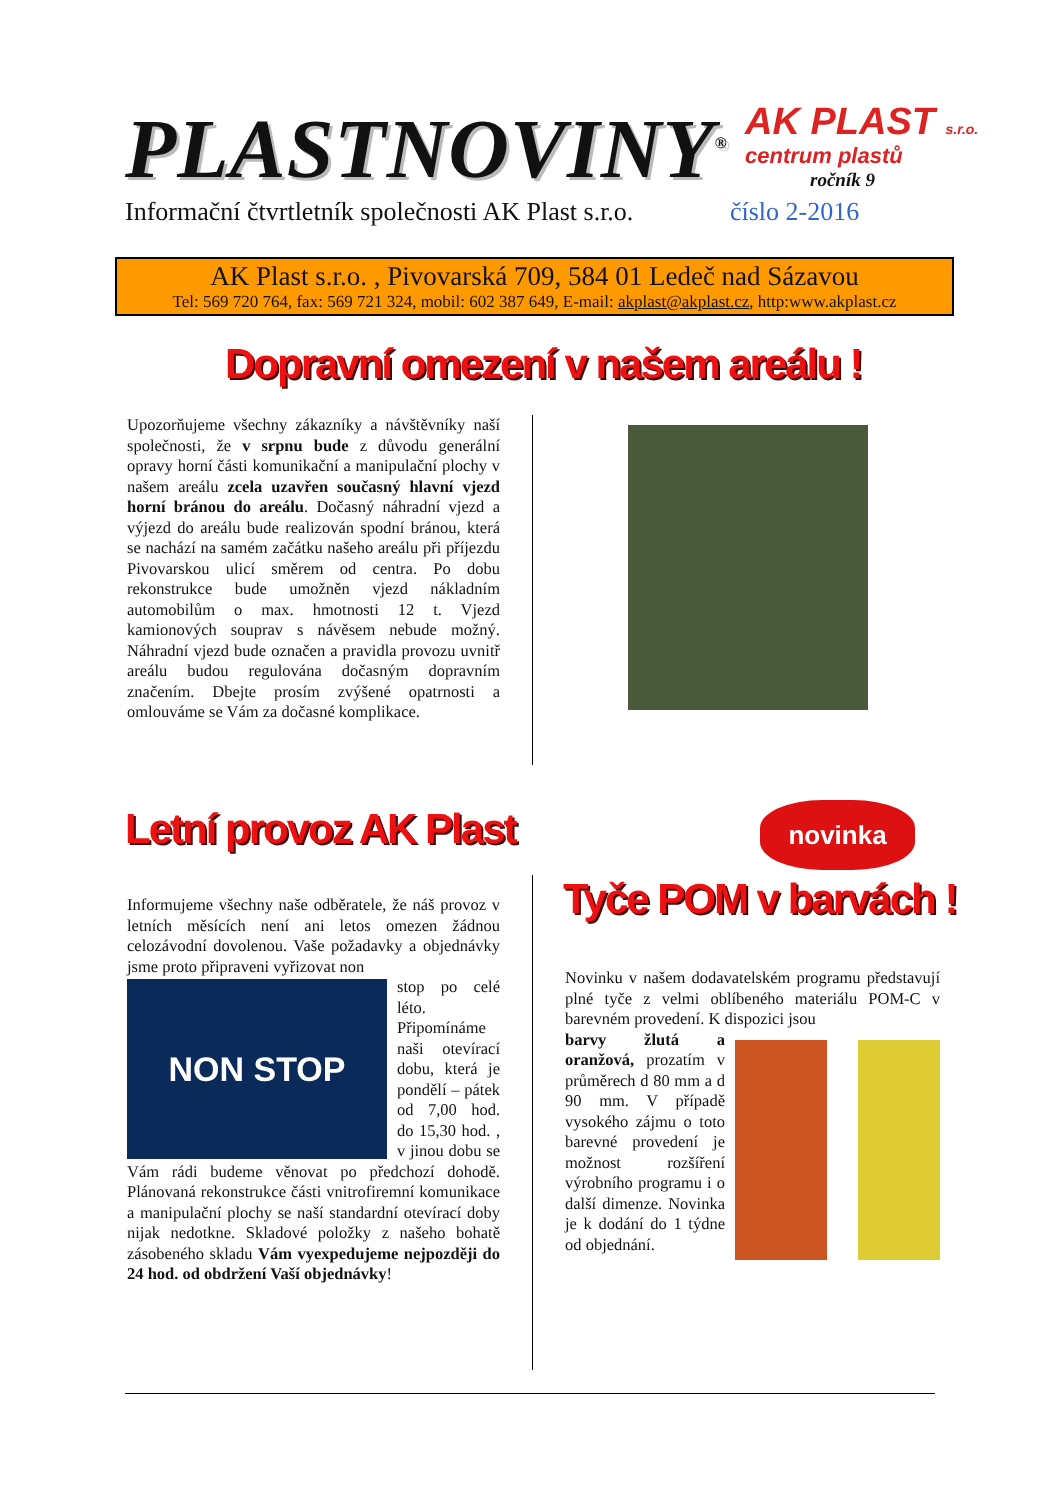PLASTNOVINY<sup>®</sup>
AK PLAST s.r.o.
centrum plastů
ročník 9
Informační čtvrtletník společnosti AK Plast s.r.o. číslo 2-2016
AK Plast s.r.o. , Pivovarská 709, 584 01 Ledeč nad Sázavou
Tel: 569 720 764, fax: 569 721 324, mobil: 602 387 649, E-mail: akplast@akplast.cz, http:www.akplast.cz
Dopravní omezení v našem areálu !
Upozorňujeme všechny zákazníky a návštěvníky naší společnosti, že v srpnu bude z důvodu generální opravy horní části komunikační a manipulační plochy v našem areálu zcela uzavřen současný hlavní vjezd horní bránou do areálu. Dočasný náhradní vjezd a výjezd do areálu bude realizován spodní bránou, která se nachází na samém začátku našeho areálu při příjezdu Pivovarskou ulicí směrem od centra. Po dobu rekonstrukce bude umožněn vjezd nákladním automobilům o max. hmotnosti 12 t. Vjezd kamionových souprav s návěsem nebude možný. Náhradní vjezd bude označen a pravidla provozu uvnitř areálu budou regulována dočasným dopravním značením. Dbejte prosím zvýšené opatrnosti a omlouváme se Vám za dočasné komplikace.
Letní provoz AK Plast novinka
Tyče POM v barvách !
Informujeme všechny naše odběratele, že náš provoz v letních měsících není ani letos omezen žádnou celozávodní dovolenou. Vaše požadavky a objednávky jsme proto připraveni vyřizovat non
NON STOP
stop po celé léto. Připomínáme naši otevírací dobu, která je pondělí – pátek od 7,00 hod. do 15,30 hod. , v jinou dobu se Vám rádi budeme věnovat po předchozí dohodě. Plánovaná rekonstrukce části vnitrofiremní komunikace a manipulační plochy se naší standardní otevírací doby nijak nedotkne. Skladové položky z našeho bohatě zásobeného skladu Vám vyexpedujeme nejpozději do 24 hod. od obdržení Vaší objednávky!
Novinku v našem dodavatelském programu představují plné tyče z velmi oblíbeného materiálu POM-C v barevném provedení. K dispozici jsou
barvy žlutá a oranžová, prozatím v průměrech d 80 mm a d 90 mm. V případě vysokého zájmu o toto barevné provedení je možnost rozšíření výrobního programu i o další dimenze. Novinka je k dodání do 1 týdne od objednání.